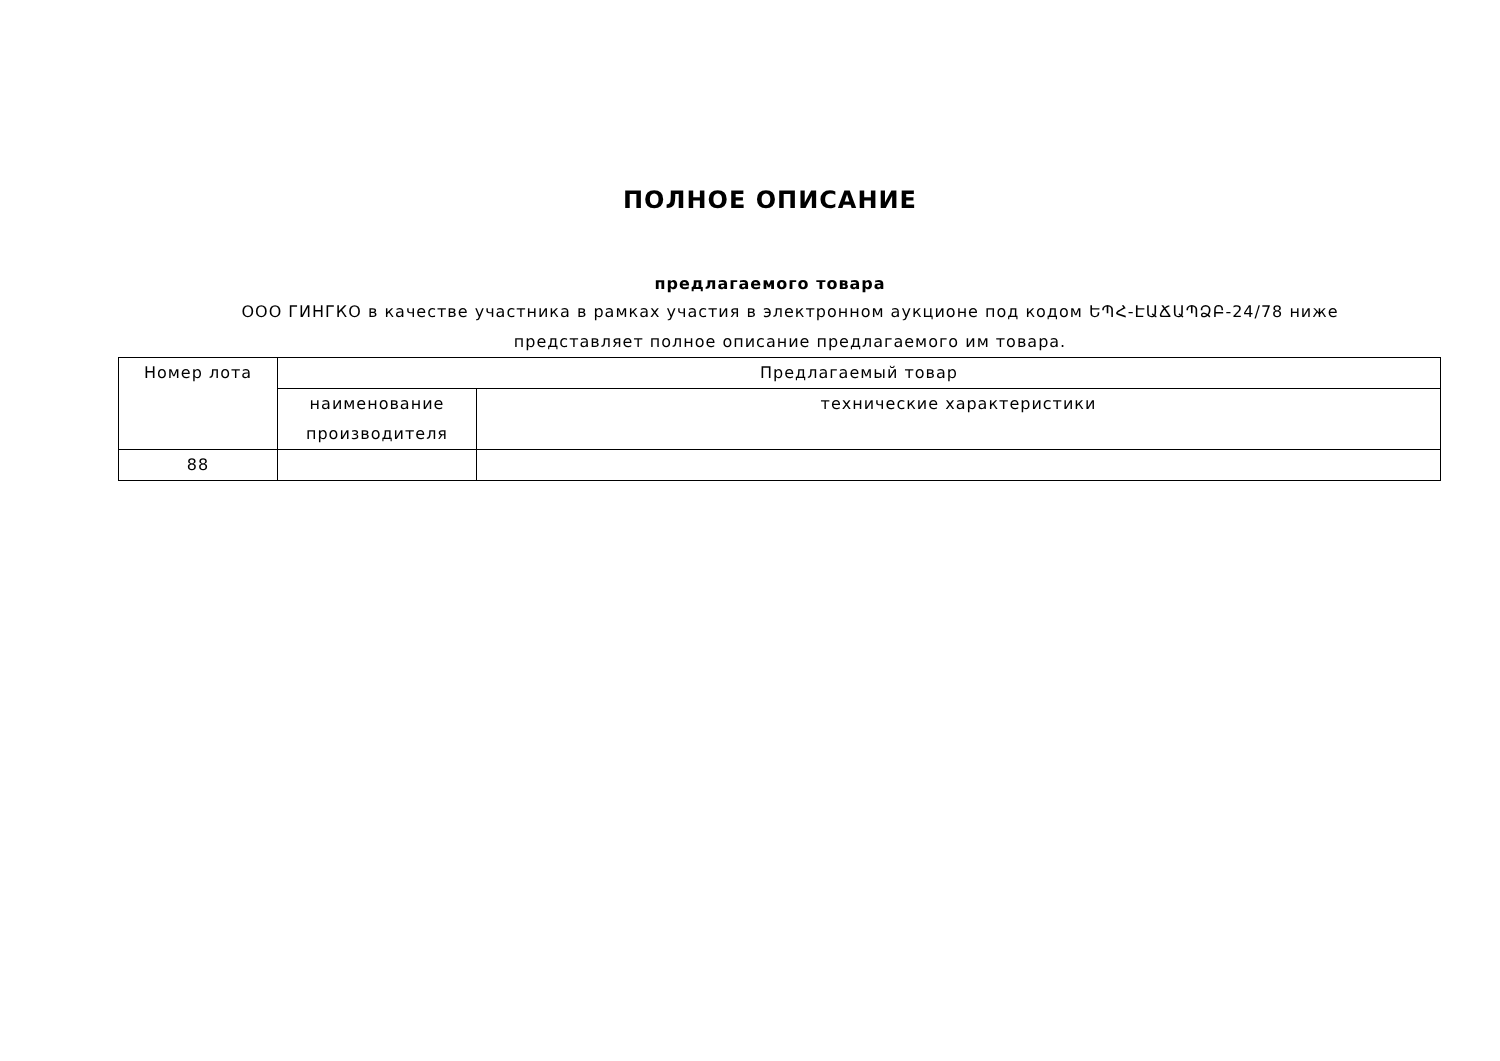ПОЛНОЕ ОПИСАНИЕ
предлагаемого товара
ООО ГИНГКО в качестве участника в рамках участия в электронном аукционе под кодом ԵՊՀ-ԷԱՃԱՊՁԲ-24/78 ниже представляет полное описание предлагаемого им товара.
| Номер лота | Предлагаемый товар | |
| --- | --- | --- |
| | наименование производителя | технические характеристики |
| 88 | | |